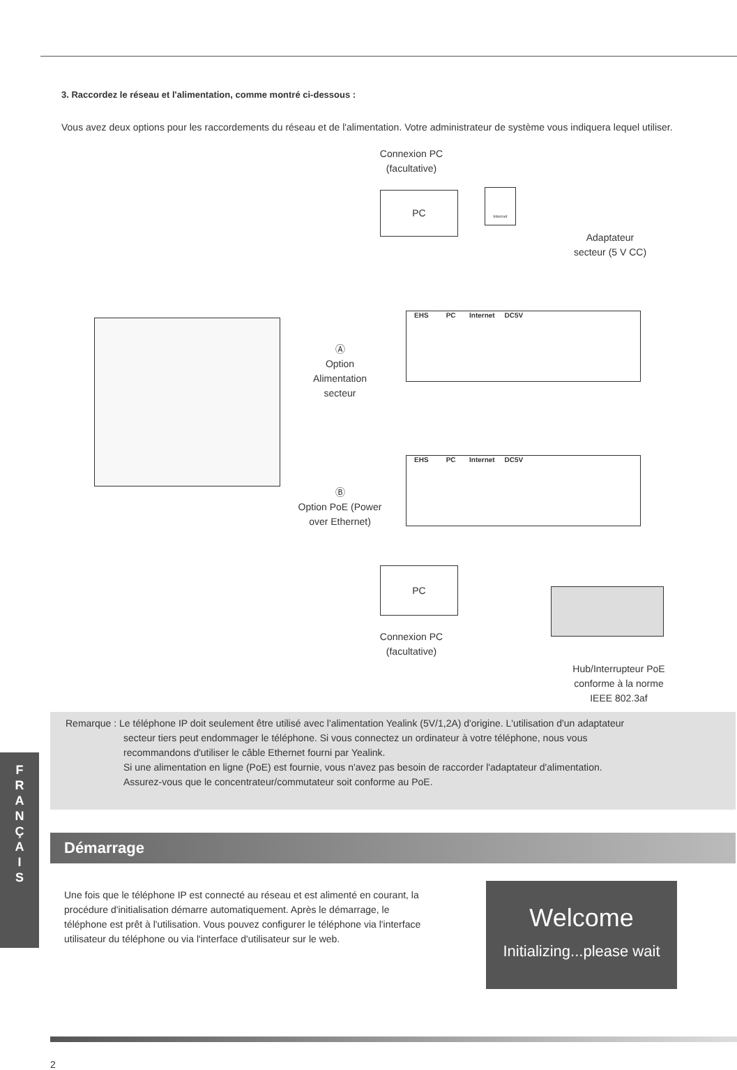3. Raccordez le réseau et l'alimentation, comme montré ci-dessous :
Vous avez deux options pour les raccordements du réseau et de l'alimentation. Votre administrateur de système vous indiquera lequel utiliser.
Connexion PC
(facultative)
PC
Internet
Adaptateur
secteur (5 V CC)
EHS PC Internet DC5V
Ⓐ
Option
Alimentation
secteur
EHS PC Internet DC5V
Ⓑ
Option PoE (Power
over Ethernet)
PC
Connexion PC
(facultative)
Hub/Interrupteur PoE
conforme à la norme
IEEE 802.3af
Remarque : Le téléphone IP doit seulement être utilisé avec l'alimentation Yealink (5V/1,2A) d'origine. L'utilisation d'un adaptateur
secteur tiers peut endommager le téléphone. Si vous connectez un ordinateur à votre téléphone, nous vous
recommandons d'utiliser le câble Ethernet fourni par Yealink.
Si une alimentation en ligne (PoE) est fournie, vous n'avez pas besoin de raccorder l'adaptateur d'alimentation.
Assurez-vous que le concentrateur/commutateur soit conforme au PoE.
F
R
A
N
Ç
A
I
S
Démarrage
Une fois que le téléphone IP est connecté au réseau et est alimenté en courant, la procédure d'initialisation démarre automatiquement. Après le démarrage, le téléphone est prêt à l'utilisation. Vous pouvez configurer le téléphone via l'interface utilisateur du téléphone ou via l'interface d'utilisateur sur le web.
Welcome
Initializing...please wait
2